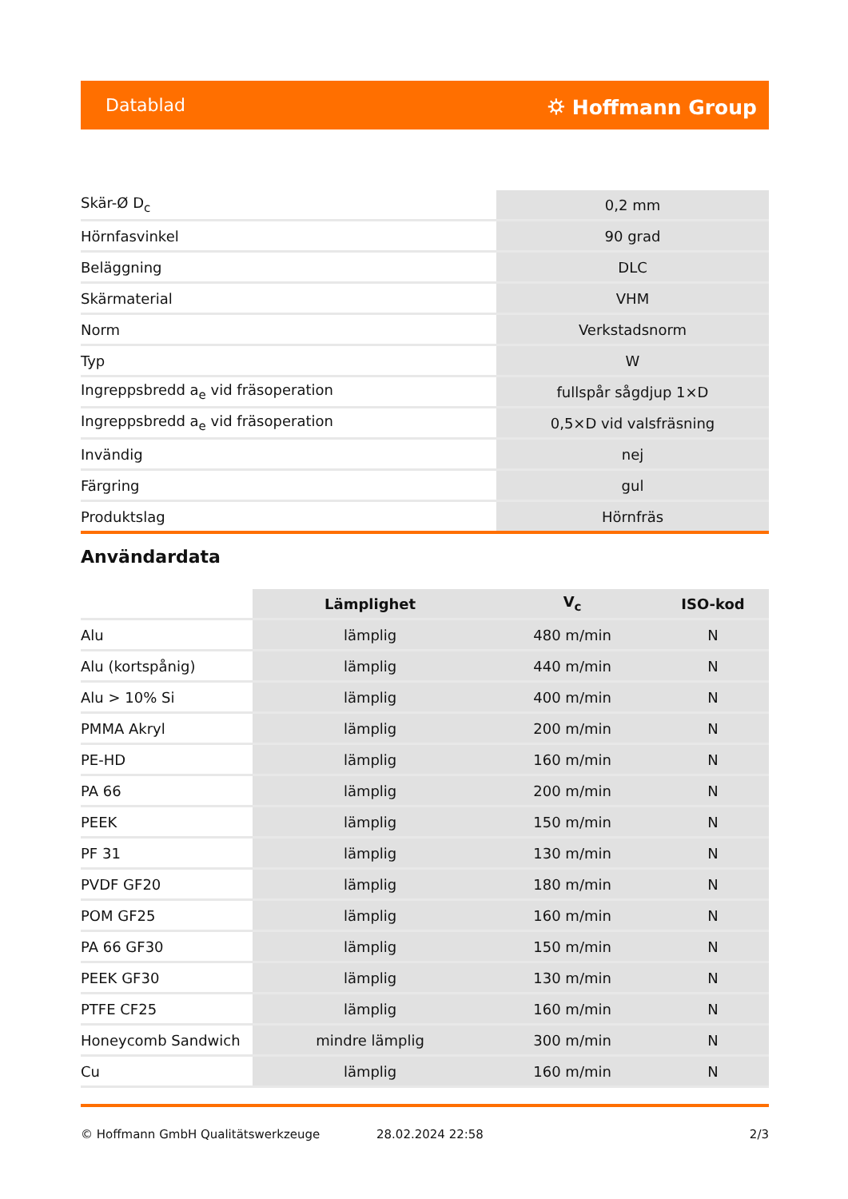Datablad ⛭ Hoffmann Group
| Skär-Ø D<sub>c</sub> | 0,2 mm |
| Hörnfasvinkel | 90 grad |
| Beläggning | DLC |
| Skärmaterial | VHM |
| Norm | Verkstadsnorm |
| Typ | W |
| Ingreppsbredd a<sub>e</sub> vid fräsoperation | fullspår sågdjup 1×D |
| Ingreppsbredd a<sub>e</sub> vid fräsoperation | 0,5×D vid valsfräsning |
| Invändig | nej |
| Färgring | gul |
| Produktslag | Hörnfräs |
Användardata
| | Lämplighet | V<sub>c</sub> | ISO-kod |
| Alu | lämplig | 480 m/min | N |
| Alu (kortspånig) | lämplig | 440 m/min | N |
| Alu > 10% Si | lämplig | 400 m/min | N |
| PMMA Akryl | lämplig | 200 m/min | N |
| PE-HD | lämplig | 160 m/min | N |
| PA 66 | lämplig | 200 m/min | N |
| PEEK | lämplig | 150 m/min | N |
| PF 31 | lämplig | 130 m/min | N |
| PVDF GF20 | lämplig | 180 m/min | N |
| POM GF25 | lämplig | 160 m/min | N |
| PA 66 GF30 | lämplig | 150 m/min | N |
| PEEK GF30 | lämplig | 130 m/min | N |
| PTFE CF25 | lämplig | 160 m/min | N |
| Honeycomb Sandwich | mindre lämplig | 300 m/min | N |
| Cu | lämplig | 160 m/min | N |
© Hoffmann GmbH Qualitätswerkzeuge 28.02.2024 22:58 2/3